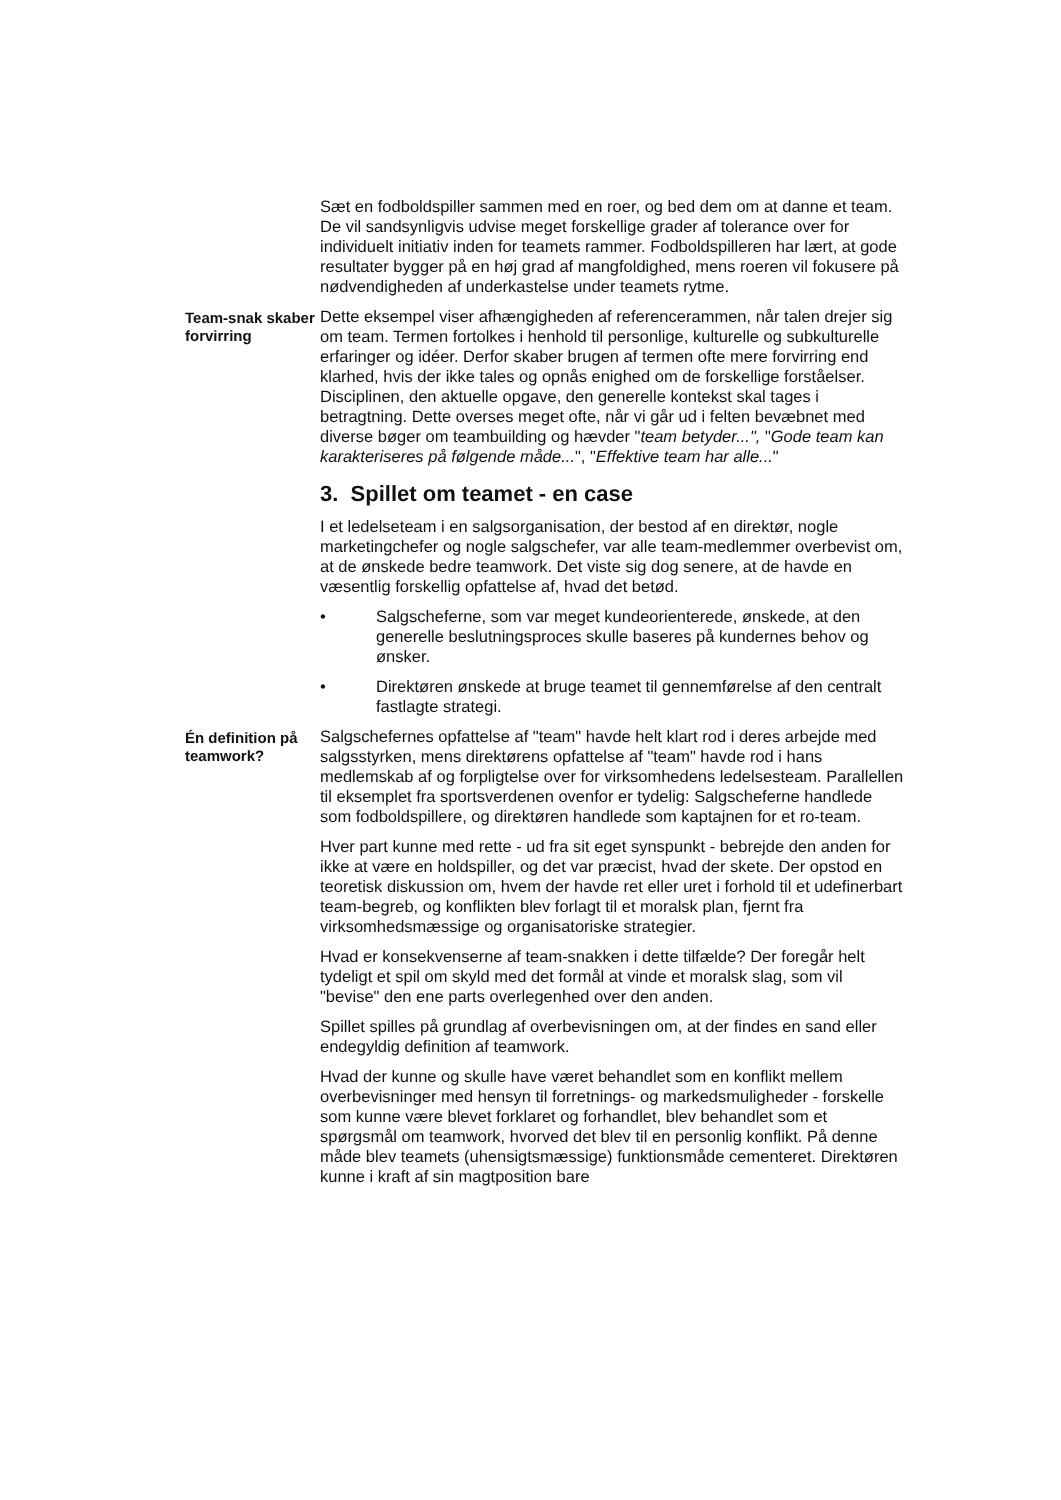Sæt en fodboldspiller sammen med en roer, og bed dem om at danne et team. De vil sandsynligvis udvise meget forskellige grader af tolerance over for individuelt initiativ inden for teamets rammer. Fodboldspilleren har lært, at gode resultater bygger på en høj grad af mangfoldighed, mens roeren vil fokusere på nødvendigheden af underkastelse under teamets rytme.
Team-snak skaber forvirring
Dette eksempel viser afhængigheden af referencerammen, når talen drejer sig om team. Termen fortolkes i henhold til personlige, kulturelle og subkulturelle erfaringer og idéer. Derfor skaber brugen af termen ofte mere forvirring end klarhed, hvis der ikke tales og opnås enighed om de forskellige forståelser. Disciplinen, den aktuelle opgave, den generelle kontekst skal tages i betragtning. Dette overses meget ofte, når vi går ud i felten bevæbnet med diverse bøger om teambuilding og hævder "team betyder...", "Gode team kan karakteriseres på følgende måde...", "Effektive team har alle..."
3. Spillet om teamet - en case
I et ledelseteam i en salgsorganisation, der bestod af en direktør, nogle marketingchefer og nogle salgschefer, var alle team-medlemmer overbevist om, at de ønskede bedre teamwork. Det viste sig dog senere, at de havde en væsentlig forskellig opfattelse af, hvad det betød.
• Salgscheferne, som var meget kundeorienterede, ønskede, at den generelle beslutningsproces skulle baseres på kundernes behov og ønsker.
• Direktøren ønskede at bruge teamet til gennemførelse af den centralt fastlagte strategi.
Én definition på teamwork?
Salgschefernes opfattelse af "team" havde helt klart rod i deres arbejde med salgsstyrken, mens direktørens opfattelse af "team" havde rod i hans medlemskab af og forpligtelse over for virksomhedens ledelsesteam. Parallellen til eksemplet fra sportsverdenen ovenfor er tydelig: Salgscheferne handlede som fodboldspillere, og direktøren handlede som kaptajnen for et ro-team.
Hver part kunne med rette - ud fra sit eget synspunkt - bebrejde den anden for ikke at være en holdspiller, og det var præcist, hvad der skete. Der opstod en teoretisk diskussion om, hvem der havde ret eller uret i forhold til et udefinerbart team-begreb, og konflikten blev forlagt til et moralsk plan, fjernt fra virksomhedsmæssige og organisatoriske strategier.
Hvad er konsekvenserne af team-snakken i dette tilfælde? Der foregår helt tydeligt et spil om skyld med det formål at vinde et moralsk slag, som vil "bevise" den ene parts overlegenhed over den anden.
Spillet spilles på grundlag af overbevisningen om, at der findes en sand eller endegyldig definition af teamwork.
Hvad der kunne og skulle have været behandlet som en konflikt mellem overbevisninger med hensyn til forretnings- og markedsmuligheder - forskelle som kunne være blevet forklaret og forhandlet, blev behandlet som et spørgsmål om teamwork, hvorved det blev til en personlig konflikt. På denne måde blev teamets (uhensigtsmæssige) funktionsmåde cementeret. Direktøren kunne i kraft af sin magtposition bare